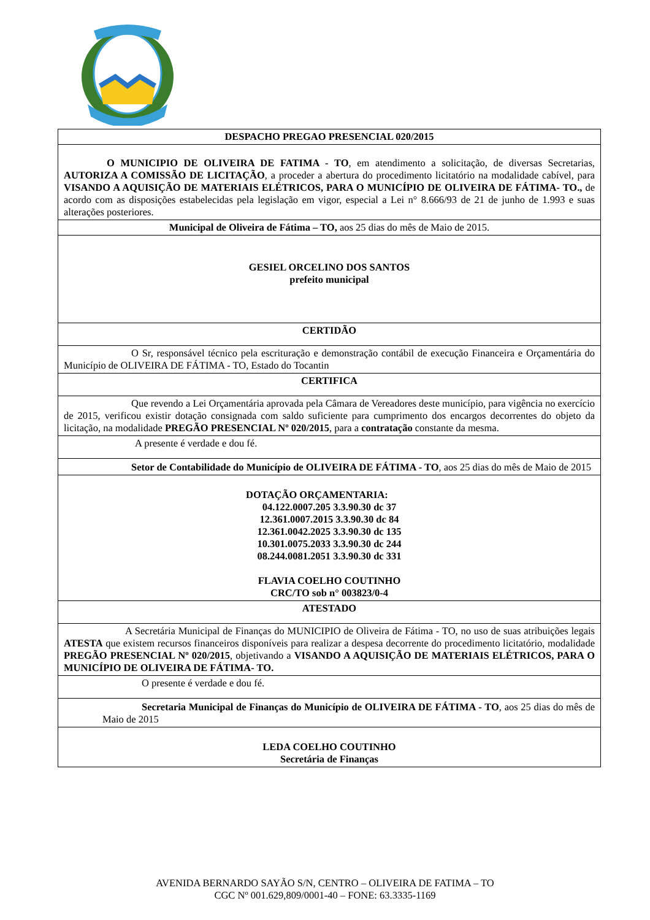DESPACHO PREGAO PRESENCIAL 020/2015
O MUNICIPIO DE OLIVEIRA DE FATIMA - TO, em atendimento a solicitação, de diversas Secretarias, AUTORIZA A COMISSÃO DE LICITAÇÃO, a proceder a abertura do procedimento licitatório na modalidade cabível, para VISANDO A AQUISIÇÃO DE MATERIAIS ELÉTRICOS, PARA O MUNICÍPIO DE OLIVEIRA DE FÁTIMA- TO., de acordo com as disposições estabelecidas pela legislação em vigor, especial a Lei n° 8.666/93 de 21 de junho de 1.993 e suas alterações posteriores.
Municipal de Oliveira de Fátima – TO, aos 25 dias do mês de Maio de 2015.
GESIEL ORCELINO DOS SANTOS
prefeito municipal
CERTIDÃO
O Sr, responsável técnico pela escrituração e demonstração contábil de execução Financeira e Orçamentária do Município de OLIVEIRA DE FÁTIMA - TO, Estado do Tocantin
CERTIFICA
Que revendo a Lei Orçamentária aprovada pela Câmara de Vereadores deste município, para vigência no exercício de 2015, verificou existir dotação consignada com saldo suficiente para cumprimento dos encargos decorrentes do objeto da licitação, na modalidade PREGÃO PRESENCIAL Nº 020/2015, para a contratação constante da mesma.
A presente é verdade e dou fé.
Setor de Contabilidade do Município de OLIVEIRA DE FÁTIMA - TO, aos 25 dias do mês de Maio de 2015
DOTAÇÃO ORÇAMENTARIA:
04.122.0007.205 3.3.90.30 dc 37
12.361.0007.2015 3.3.90.30 dc 84
12.361.0042.2025 3.3.90.30 dc 135
10.301.0075.2033 3.3.90.30 dc 244
08.244.0081.2051 3.3.90.30 dc 331
FLAVIA COELHO COUTINHO
CRC/TO sob n° 003823/0-4
ATESTADO
A Secretária Municipal de Finanças do MUNICIPIO de Oliveira de Fátima - TO, no uso de suas atribuições legais ATESTA que existem recursos financeiros disponíveis para realizar a despesa decorrente do procedimento licitatório, modalidade PREGÃO PRESENCIAL Nº 020/2015, objetivando a VISANDO A AQUISIÇÃO DE MATERIAIS ELÉTRICOS, PARA O MUNICÍPIO DE OLIVEIRA DE FÁTIMA- TO.
O presente é verdade e dou fé.
Secretaria Municipal de Finanças do Município de OLIVEIRA DE FÁTIMA - TO, aos 25 dias do mês de Maio de 2015
LEDA COELHO COUTINHO
Secretária de Finanças
AVENIDA BERNARDO SAYÃO S/N, CENTRO – OLIVEIRA DE FATIMA – TO
CGC Nº 001.629,809/0001-40 – FONE: 63.3335-1169